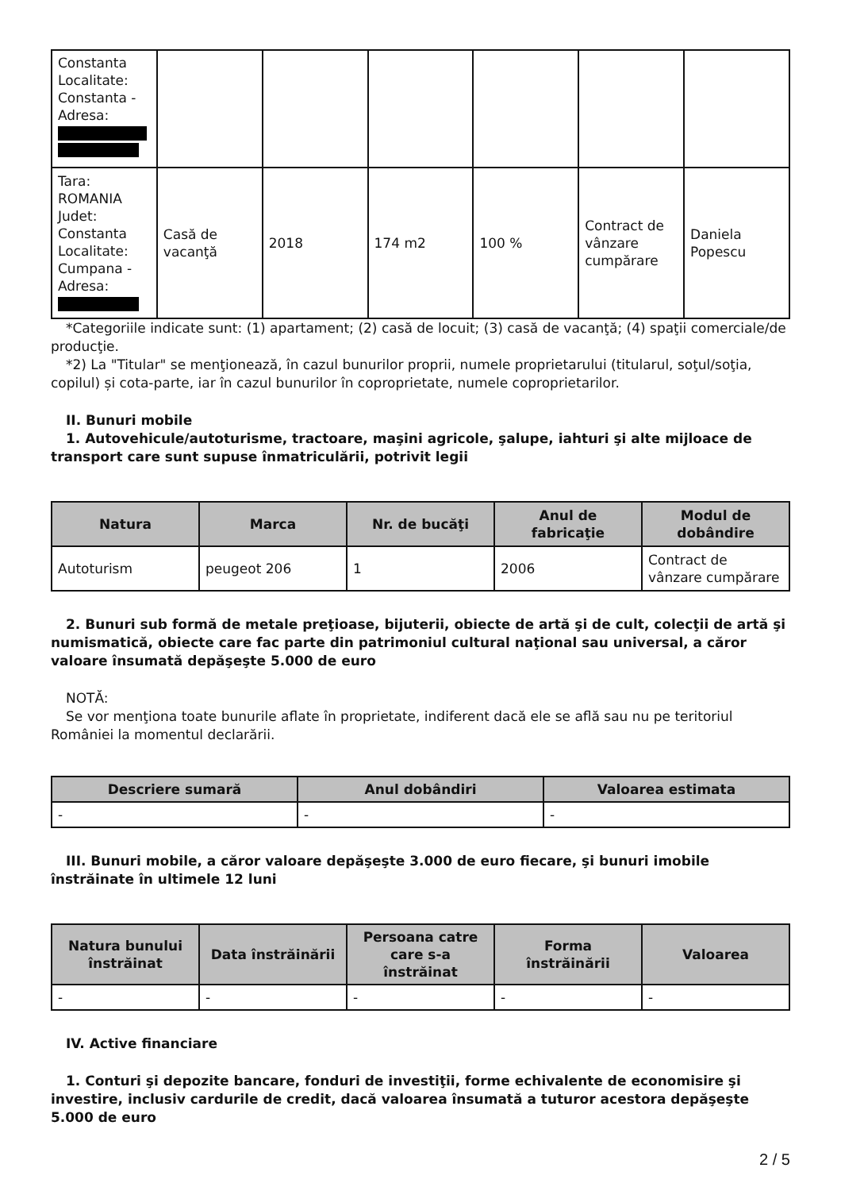| Constanta Localitate: Constanta - Adresa: | | | | | | |
| Tara: ROMANIA Judet: Constanta Localitate: Cumpana - Adresa: | Casă de vacanţă | 2018 | 174 m2 | 100 % | Contract de vânzare cumpărare | Daniela Popescu |
*Categoriile indicate sunt: (1) apartament; (2) casă de locuit; (3) casă de vacanţă; (4) spaţii comerciale/de producţie.
*2) La "Titular" se menţionează, în cazul bunurilor proprii, numele proprietarului (titularul, soţul/soţia, copilul) și cota-parte, iar în cazul bunurilor în coproprietate, numele coproprietarilor.
II. Bunuri mobile
1. Autovehicule/autoturisme, tractoare, maşini agricole, şalupe, iahturi şi alte mijloace de transport care sunt supuse înmatriculării, potrivit legii
| Natura | Marca | Nr. de bucăţi | Anul de fabricaţie | Modul de dobândire |
| --- | --- | --- | --- | --- |
| Autoturism | peugeot 206 | 1 | 2006 | Contract de vânzare cumpărare |
2. Bunuri sub formă de metale preţioase, bijuterii, obiecte de artă şi de cult, colecţii de artă şi numismatică, obiecte care fac parte din patrimoniul cultural naţional sau universal, a căror valoare însumată depăşeşte 5.000 de euro
NOTĂ:
Se vor menţiona toate bunurile aflate în proprietate, indiferent dacă ele se află sau nu pe teritoriul României la momentul declarării.
| Descriere sumară | Anul dobândiri | Valoarea estimata |
| --- | --- | --- |
| - | - | - |
III. Bunuri mobile, a căror valoare depăşeşte 3.000 de euro fiecare, şi bunuri imobile înstrăinate în ultimele 12 luni
| Natura bunului înstrăinat | Data înstrăinării | Persoana catre care s-a înstrăinat | Forma înstrăinării | Valoarea |
| --- | --- | --- | --- | --- |
| - | - | - | - | - |
IV. Active financiare
1. Conturi şi depozite bancare, fonduri de investiţii, forme echivalente de economisire şi investire, inclusiv cardurile de credit, dacă valoarea însumată a tuturor acestora depăşeşte 5.000 de euro
2 / 5